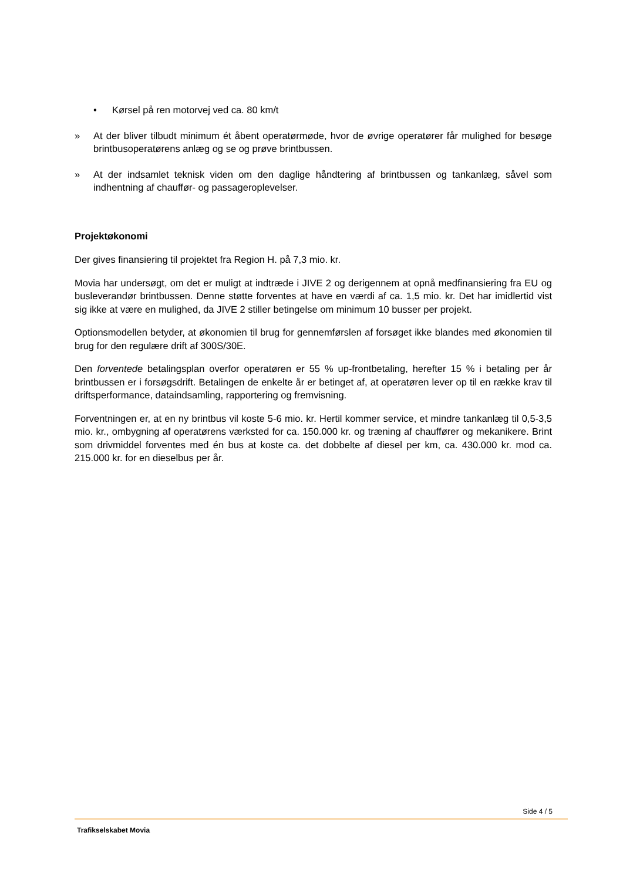• Kørsel på ren motorvej ved ca. 80 km/t
» At der bliver tilbudt minimum ét åbent operatørmøde, hvor de øvrige operatører får mulighed for besøge brintbusoperatørens anlæg og se og prøve brintbussen.
» At der indsamlet teknisk viden om den daglige håndtering af brintbussen og tankanlæg, såvel som indhentning af chauffør- og passageroplevelser.
Projektøkonomi
Der gives finansiering til projektet fra Region H. på 7,3 mio. kr.
Movia har undersøgt, om det er muligt at indtræde i JIVE 2 og derigennem at opnå medfinansiering fra EU og busleverandør brintbussen. Denne støtte forventes at have en værdi af ca. 1,5 mio. kr. Det har imidlertid vist sig ikke at være en mulighed, da JIVE 2 stiller betingelse om minimum 10 busser per projekt.
Optionsmodellen betyder, at økonomien til brug for gennemførslen af forsøget ikke blandes med økonomien til brug for den regulære drift af 300S/30E.
Den forventede betalingsplan overfor operatøren er 55 % up-frontbetaling, herefter 15 % i betaling per år brintbussen er i forsøgsdrift. Betalingen de enkelte år er betinget af, at operatøren lever op til en række krav til driftsperformance, dataindsamling, rapportering og fremvisning.
Forventningen er, at en ny brintbus vil koste 5-6 mio. kr. Hertil kommer service, et mindre tankanlæg til 0,5-3,5 mio. kr., ombygning af operatørens værksted for ca. 150.000 kr. og træning af chauffører og mekanikere. Brint som drivmiddel forventes med én bus at koste ca. det dobbelte af diesel per km, ca. 430.000 kr. mod ca. 215.000 kr. for en dieselbus per år.
Side 4 / 5
Trafikselskabet Movia